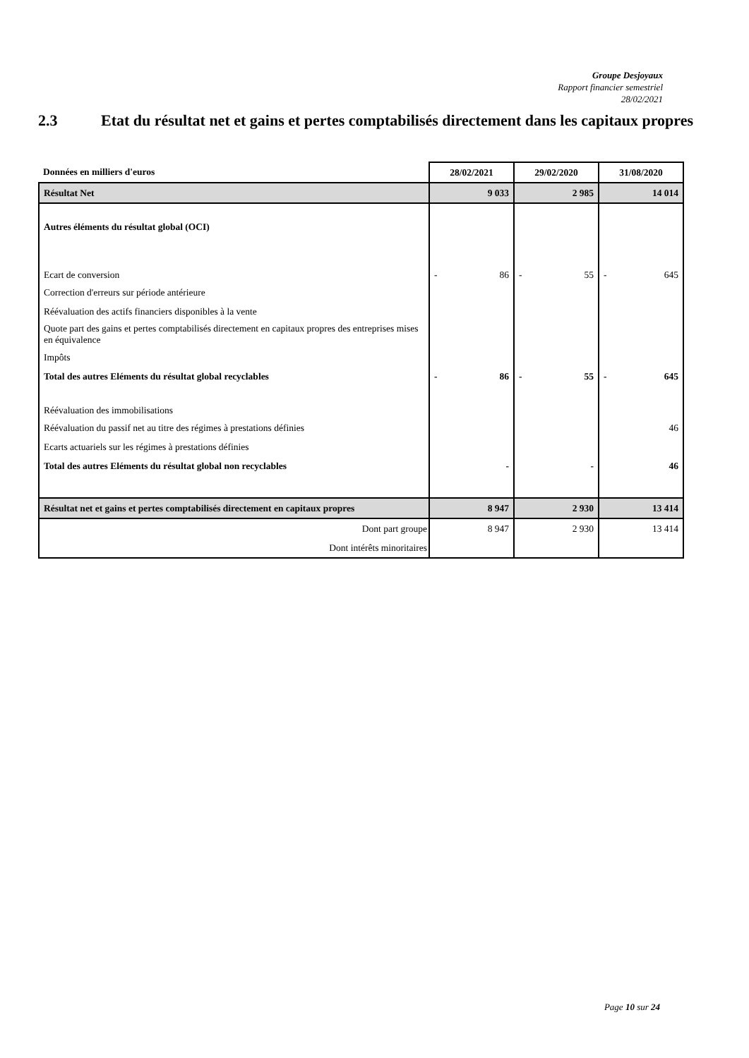Groupe Desjoyaux
Rapport financier semestriel
28/02/2021
2.3 Etat du résultat net et gains et pertes comptabilisés directement dans les capitaux propres
| Données en milliers d'euros | 28/02/2021 | 29/02/2020 | 31/08/2020 |
| --- | --- | --- | --- |
| Résultat Net | 9 033 | 2 985 | 14 014 |
| Autres éléments du résultat global (OCI) | | | |
| Ecart de conversion | - 86 | - 55 | - 645 |
| Correction d'erreurs sur période antérieure | | | |
| Réévaluation des actifs financiers disponibles à la vente | | | |
| Quote part des gains et pertes comptabilisés directement en capitaux propres des entreprises mises en équivalence | | | |
| Impôts | | | |
| Total des autres Eléments du résultat global recyclables | - 86 | - 55 | - 645 |
| Réévaluation des immobilisations | | | |
| Réévaluation du passif net au titre des régimes à prestations définies | | | 46 |
| Ecarts actuariels sur les régimes à prestations définies | | | |
| Total des autres Eléments du résultat global non recyclables | - | - | 46 |
| Résultat net et gains et pertes comptabilisés directement en capitaux propres | 8 947 | 2 930 | 13 414 |
| Dont part groupe | 8 947 | 2 930 | 13 414 |
| Dont intérêts minoritaires | | | |
Page 10 sur 24